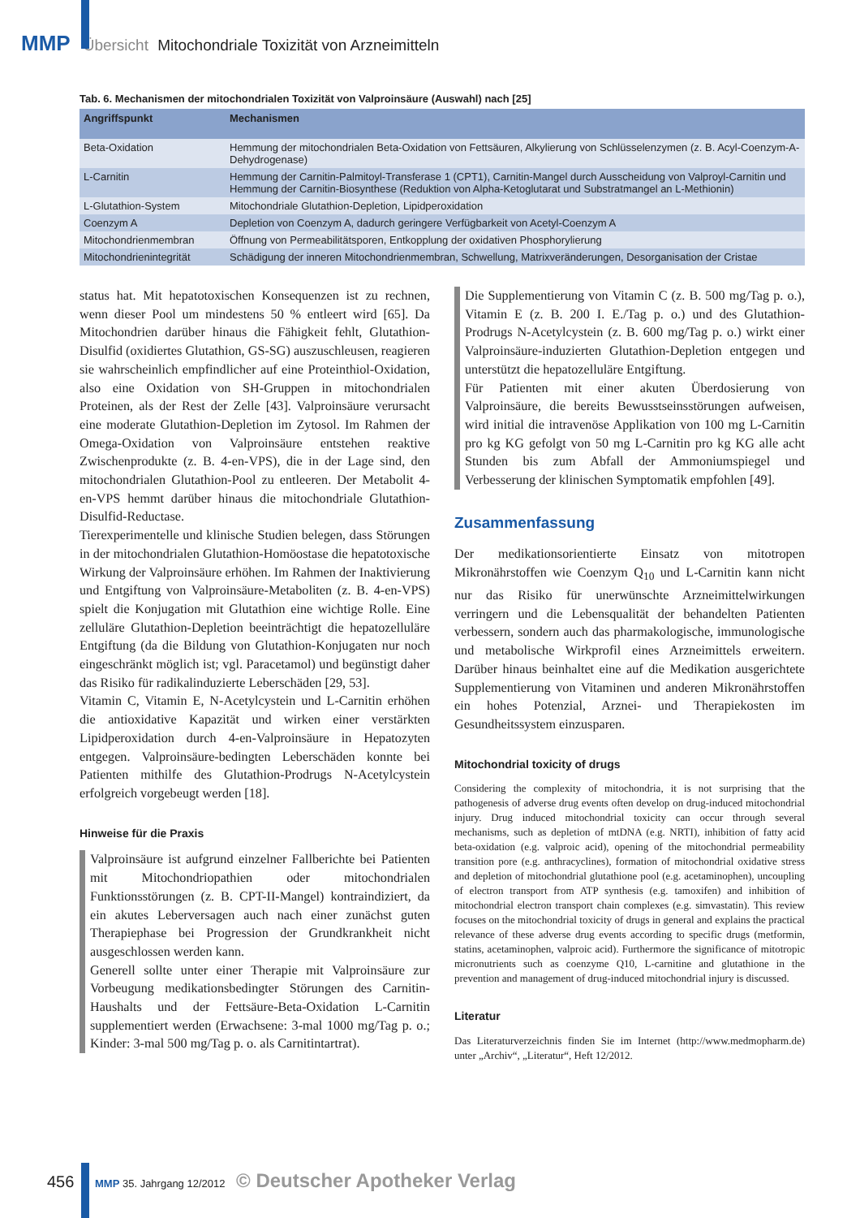MMP Übersicht Mitochondriale Toxizität von Arzneimitteln
Tab. 6. Mechanismen der mitochondrialen Toxizität von Valproinsäure (Auswahl) nach [25]
| Angriffspunkt | Mechanismen |
| --- | --- |
| Beta-Oxidation | Hemmung der mitochondrialen Beta-Oxidation von Fettsäuren, Alkylierung von Schlüsselenzymen (z. B. Acyl-Coenzym-A-Dehydrogenase) |
| L-Carnitin | Hemmung der Carnitin-Palmitoyl-Transferase 1 (CPT1), Carnitin-Mangel durch Ausscheidung von Valproyl-Carnitin und Hemmung der Carnitin-Biosynthese (Reduktion von Alpha-Ketoglutarat und Substratmangel an L-Methionin) |
| L-Glutathion-System | Mitochondriale Glutathion-Depletion, Lipidperoxidation |
| Coenzym A | Depletion von Coenzym A, dadurch geringere Verfügbarkeit von Acetyl-Coenzym A |
| Mitochondrienmembran | Öffnung von Permeabilitätsporen, Entkopplung der oxidativen Phosphorylierung |
| Mitochondrienintegrität | Schädigung der inneren Mitochondrienmembran, Schwellung, Matrixveränderungen, Desorganisation der Cristae |
status hat. Mit hepatotoxischen Konsequenzen ist zu rechnen, wenn dieser Pool um mindestens 50 % entleert wird [65]. Da Mitochondrien darüber hinaus die Fähigkeit fehlt, Glutathion-Disulfid (oxidiertes Glutathion, GS-SG) auszuschleusen, reagieren sie wahrscheinlich empfindlicher auf eine Proteinthiol-Oxidation, also eine Oxidation von SH-Gruppen in mitochondrialen Proteinen, als der Rest der Zelle [43]. Valproinsäure verursacht eine moderate Glutathion-Depletion im Zytosol. Im Rahmen der Omega-Oxidation von Valproinsäure entstehen reaktive Zwischenprodukte (z. B. 4-en-VPS), die in der Lage sind, den mitochondrialen Glutathion-Pool zu entleeren. Der Metabolit 4-en-VPS hemmt darüber hinaus die mitochondriale Glutathion-Disulfid-Reductase.
Tierexperimentelle und klinische Studien belegen, dass Störungen in der mitochondrialen Glutathion-Homöostase die hepatotoxische Wirkung der Valproinsäure erhöhen. Im Rahmen der Inaktivierung und Entgiftung von Valproinsäure-Metaboliten (z. B. 4-en-VPS) spielt die Konjugation mit Glutathion eine wichtige Rolle. Eine zelluläre Glutathion-Depletion beeinträchtigt die hepatozelluläre Entgiftung (da die Bildung von Glutathion-Konjugaten nur noch eingeschränkt möglich ist; vgl. Paracetamol) und begünstigt daher das Risiko für radikalinduzierte Leberschäden [29, 53].
Vitamin C, Vitamin E, N-Acetylcystein und L-Carnitin erhöhen die antioxidative Kapazität und wirken einer verstärkten Lipidperoxidation durch 4-en-Valproinsäure in Hepatozyten entgegen. Valproinsäure-bedingten Leberschäden konnte bei Patienten mithilfe des Glutathion-Prodrugs N-Acetylcystein erfolgreich vorgebeugt werden [18].
Hinweise für die Praxis
Valproinsäure ist aufgrund einzelner Fallberichte bei Patienten mit Mitochondriopathien oder mitochondrialen Funktionsstörungen (z. B. CPT-II-Mangel) kontraindiziert, da ein akutes Leberversagen auch nach einer zunächst guten Therapiephase bei Progression der Grundkrankheit nicht ausgeschlossen werden kann.
Generell sollte unter einer Therapie mit Valproinsäure zur Vorbeugung medikationsbedingter Störungen des Carnitin-Haushalts und der Fettsäure-Beta-Oxidation L-Carnitin supplementiert werden (Erwachsene: 3-mal 1000 mg/Tag p. o.; Kinder: 3-mal 500 mg/Tag p. o. als Carnitintartrat).
Die Supplementierung von Vitamin C (z. B. 500 mg/Tag p. o.), Vitamin E (z. B. 200 I. E./Tag p. o.) und des Glutathion-Prodrugs N-Acetylcystein (z. B. 600 mg/Tag p. o.) wirkt einer Valproinsäure-induzierten Glutathion-Depletion entgegen und unterstützt die hepatozelluläre Entgiftung.
Für Patienten mit einer akuten Überdosierung von Valproinsäure, die bereits Bewusstseinsstörungen aufweisen, wird initial die intravenöse Applikation von 100 mg L-Carnitin pro kg KG gefolgt von 50 mg L-Carnitin pro kg KG alle acht Stunden bis zum Abfall der Ammoniumspiegel und Verbesserung der klinischen Symptomatik empfohlen [49].
Zusammenfassung
Der medikationsorientierte Einsatz von mitotropen Mikronährstoffen wie Coenzym Q<sub>10</sub> und L-Carnitin kann nicht nur das Risiko für unerwünschte Arzneimittelwirkungen verringern und die Lebensqualität der behandelten Patienten verbessern, sondern auch das pharmakologische, immunologische und metabolische Wirkprofil eines Arzneimittels erweitern. Darüber hinaus beinhaltet eine auf die Medikation ausgerichtete Supplementierung von Vitaminen und anderen Mikronährstoffen ein hohes Potenzial, Arznei- und Therapiekosten im Gesundheitssystem einzusparen.
Mitochondrial toxicity of drugs
Considering the complexity of mitochondria, it is not surprising that the pathogenesis of adverse drug events often develop on drug-induced mitochondrial injury. Drug induced mitochondrial toxicity can occur through several mechanisms, such as depletion of mtDNA (e.g. NRTI), inhibition of fatty acid beta-oxidation (e.g. valproic acid), opening of the mitochondrial permeability transition pore (e.g. anthracyclines), formation of mitochondrial oxidative stress and depletion of mitochondrial glutathione pool (e.g. acetaminophen), uncoupling of electron transport from ATP synthesis (e.g. tamoxifen) and inhibition of mitochondrial electron transport chain complexes (e.g. simvastatin). This review focuses on the mitochondrial toxicity of drugs in general and explains the practical relevance of these adverse drug events according to specific drugs (metformin, statins, acetaminophen, valproic acid). Furthermore the significance of mitotropic micronutrients such as coenzyme Q10, L-carnitine and glutathione in the prevention and management of drug-induced mitochondrial injury is discussed.
Literatur
Das Literaturverzeichnis finden Sie im Internet (http://www.medmopharm.de) unter „Archiv“, „Literatur“, Heft 12/2012.
456 MMP 35. Jahrgang 12/2012 © Deutscher Apotheker Verlag